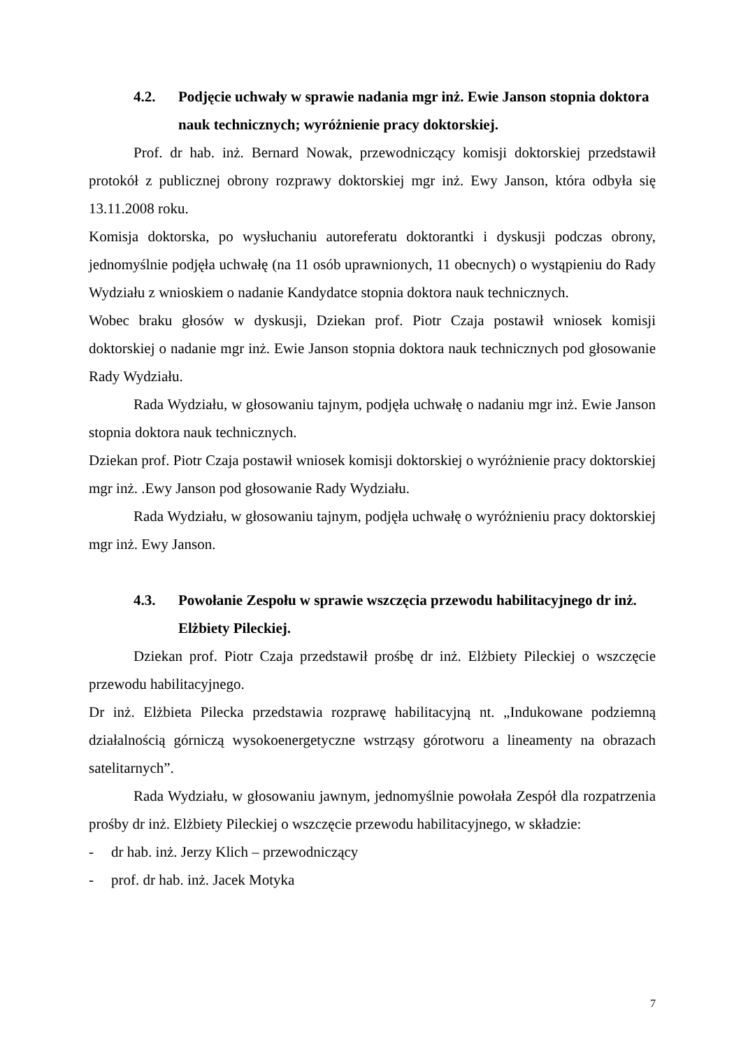4.2. Podjęcie uchwały w sprawie nadania mgr inż. Ewie Janson stopnia doktora nauk technicznych; wyróżnienie pracy doktorskiej.
Prof. dr hab. inż. Bernard Nowak, przewodniczący komisji doktorskiej przedstawił protokół z publicznej obrony rozprawy doktorskiej mgr inż. Ewy Janson, która odbyła się 13.11.2008 roku.
Komisja doktorska, po wysłuchaniu autoreferatu doktorantki i dyskusji podczas obrony, jednomyślnie podjęła uchwałę (na 11 osób uprawnionych, 11 obecnych) o wystąpieniu do Rady Wydziału z wnioskiem o nadanie Kandydatce stopnia doktora nauk technicznych.
Wobec braku głosów w dyskusji, Dziekan prof. Piotr Czaja postawił wniosek komisji doktorskiej o nadanie mgr inż. Ewie Janson stopnia doktora nauk technicznych pod głosowanie Rady Wydziału.
Rada Wydziału, w głosowaniu tajnym, podjęła uchwałę o nadaniu mgr inż. Ewie Janson stopnia doktora nauk technicznych.
Dziekan prof. Piotr Czaja postawił wniosek komisji doktorskiej o wyróżnienie pracy doktorskiej mgr inż. .Ewy Janson pod głosowanie Rady Wydziału.
Rada Wydziału, w głosowaniu tajnym, podjęła uchwałę o wyróżnieniu pracy doktorskiej mgr inż. Ewy Janson.
4.3. Powołanie Zespołu w sprawie wszczęcia przewodu habilitacyjnego dr inż. Elżbiety Pileckiej.
Dziekan prof. Piotr Czaja przedstawił prośbę dr inż. Elżbiety Pileckiej o wszczęcie przewodu habilitacyjnego.
Dr inż. Elżbieta Pilecka przedstawia rozprawę habilitacyjną nt. „Indukowane podziemną działalnością górniczą wysokoenergetyczne wstrząsy górotworu a lineamenty na obrazach satelitarnych”.
Rada Wydziału, w głosowaniu jawnym, jednomyślnie powołała Zespół dla rozpatrzenia prośby dr inż. Elżbiety Pileckiej o wszczęcie przewodu habilitacyjnego, w składzie:
- dr hab. inż. Jerzy Klich – przewodniczący
- prof. dr hab. inż. Jacek Motyka
7